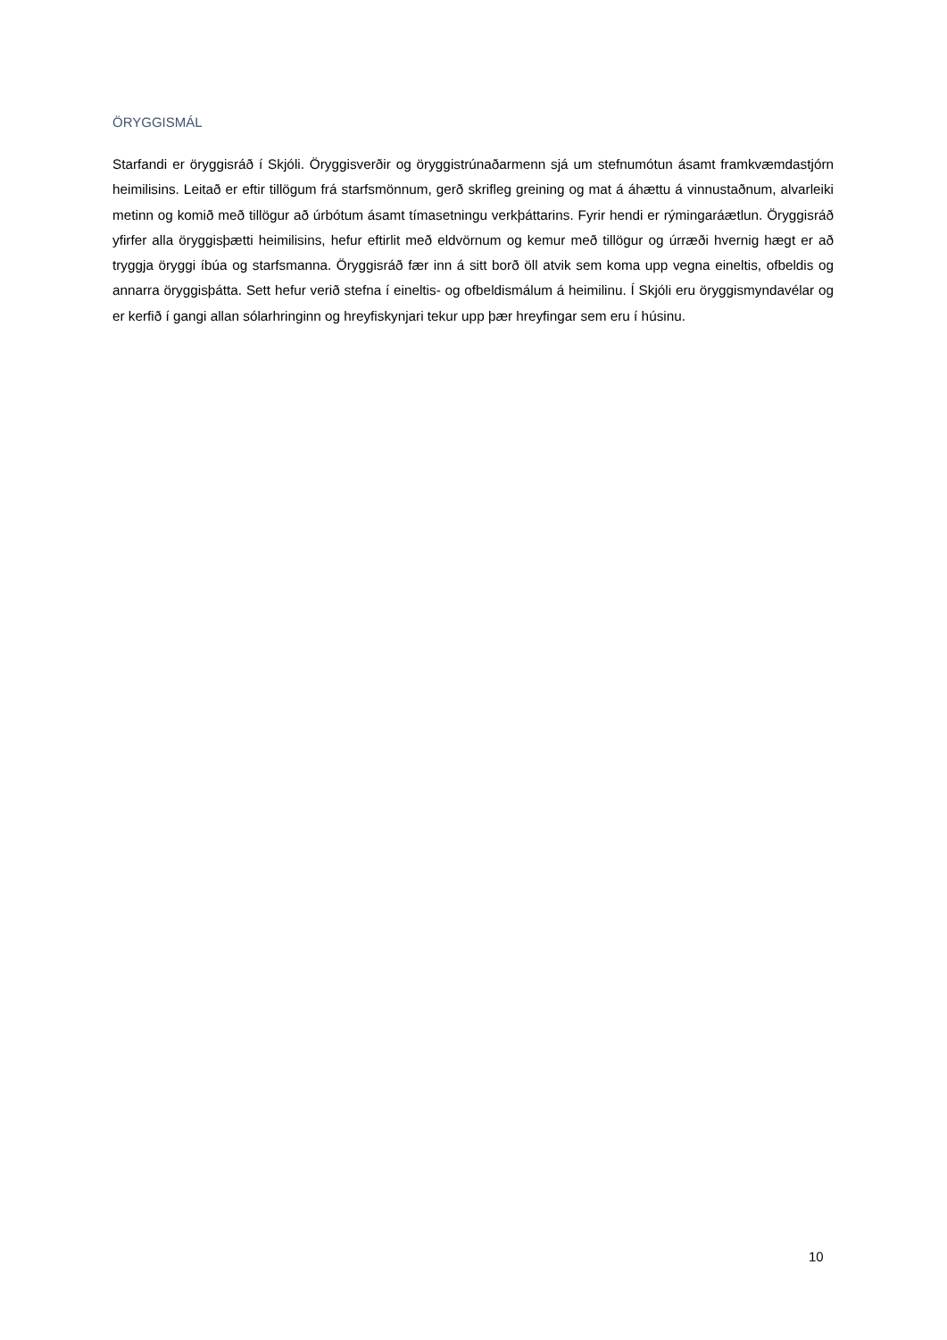ÖRYGGISMÁL
Starfandi er öryggisráð í Skjóli. Öryggisverðir og öryggistrúnaðarmenn sjá um stefnumótun ásamt framkvæmdastjórn heimilisins. Leitað er eftir tillögum frá starfsmönnum, gerð skrifleg greining og mat á áhættu á vinnustaðnum, alvarleiki metinn og komið með tillögur að úrbótum ásamt tímasetningu verkþáttarins. Fyrir hendi er rýmingaráætlun. Öryggisráð yfirfer alla öryggisþætti heimilisins, hefur eftirlit með eldvörnum og kemur með tillögur og úrræði hvernig hægt er að tryggja öryggi íbúa og starfsmanna. Öryggisráð fær inn á sitt borð öll atvik sem koma upp vegna eineltis, ofbeldis og annarra öryggisþátta. Sett hefur verið stefna í eineltis- og ofbeldismálum á heimilinu. Í Skjóli eru öryggismyndavélar og er kerfið í gangi allan sólarhringinn og hreyfiskynjari tekur upp þær hreyfingar sem eru í húsinu.
10